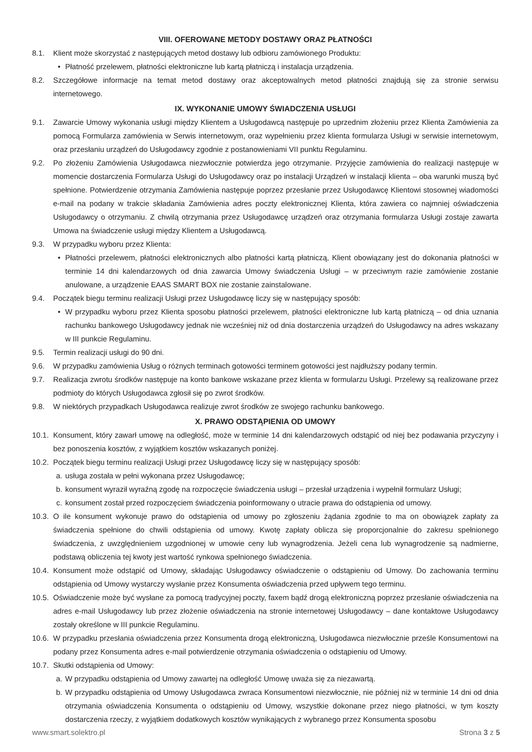VIII. OFEROWANE METODY DOSTAWY ORAZ PŁATNOŚCI
8.1. Klient może skorzystać z następujących metod dostawy lub odbioru zamówionego Produktu:
• Płatność przelewem, płatności elektroniczne lub kartą płatniczą i instalacja urządzenia.
8.2. Szczegółowe informacje na temat metod dostawy oraz akceptowalnych metod płatności znajdują się za stronie serwisu internetowego.
IX. WYKONANIE UMOWY ŚWIADCZENIA USŁUGI
9.1. Zawarcie Umowy wykonania usługi między Klientem a Usługodawcą następuje po uprzednim złożeniu przez Klienta Zamówienia za pomocą Formularza zamówienia w Serwis internetowym, oraz wypełnieniu przez klienta formularza Usługi w serwisie internetowym, oraz przesłaniu urządzeń do Usługodawcy zgodnie z postanowieniami VII punktu Regulaminu.
9.2. Po złożeniu Zamówienia Usługodawca niezwłocznie potwierdza jego otrzymanie. Przyjęcie zamówienia do realizacji następuje w momencie dostarczenia Formularza Usługi do Usługodawcy oraz po instalacji Urządzeń w instalacji klienta – oba warunki muszą być spełnione. Potwierdzenie otrzymania Zamówienia następuje poprzez przesłanie przez Usługodawcę Klientowi stosownej wiadomości e-mail na podany w trakcie składania Zamówienia adres poczty elektronicznej Klienta, która zawiera co najmniej oświadczenia Usługodawcy o otrzymaniu. Z chwilą otrzymania przez Usługodawcę urządzeń oraz otrzymania formularza Usługi zostaje zawarta Umowa na świadczenie usługi między Klientem a Usługodawcą.
9.3. W przypadku wyboru przez Klienta:
• Płatności przelewem, płatności elektronicznych albo płatności kartą płatniczą, Klient obowiązany jest do dokonania płatności w terminie 14 dni kalendarzowych od dnia zawarcia Umowy świadczenia Usługi – w przeciwnym razie zamówienie zostanie anulowane, a urządzenie EAAS SMART BOX nie zostanie zainstalowane.
9.4. Początek biegu terminu realizacji Usługi przez Usługodawcę liczy się w następujący sposób:
• W przypadku wyboru przez Klienta sposobu płatności przelewem, płatności elektroniczne lub kartą płatniczą – od dnia uznania rachunku bankowego Usługodawcy jednak nie wcześniej niż od dnia dostarczenia urządzeń do Usługodawcy na adres wskazany w III punkcie Regulaminu.
9.5. Termin realizacji usługi do 90 dni.
9.6. W przypadku zamówienia Usług o różnych terminach gotowości terminem gotowości jest najdłuższy podany termin.
9.7. Realizacja zwrotu środków następuje na konto bankowe wskazane przez klienta w formularzu Usługi. Przelewy są realizowane przez podmioty do których Usługodawca zgłosił się po zwrot środków.
9.8. W niektórych przypadkach Usługodawca realizuje zwrot środków ze swojego rachunku bankowego.
X. PRAWO ODSTĄPIENIA OD UMOWY
10.1. Konsument, który zawarł umowę na odległość, może w terminie 14 dni kalendarzowych odstąpić od niej bez podawania przyczyny i bez ponoszenia kosztów, z wyjątkiem kosztów wskazanych poniżej.
10.2. Początek biegu terminu realizacji Usługi przez Usługodawcę liczy się w następujący sposób:
a. usługa została w pełni wykonana przez Usługodawcę;
b. konsument wyraził wyraźną zgodę na rozpoczęcie świadczenia usługi – przesłał urządzenia i wypełnił formularz Usługi;
c. konsument został przed rozpoczęciem świadczenia poinformowany o utracie prawa do odstąpienia od umowy.
10.3. O ile konsument wykonuje prawo do odstąpienia od umowy po zgłoszeniu żądania zgodnie to ma on obowiązek zapłaty za świadczenia spełnione do chwili odstąpienia od umowy. Kwotę zapłaty oblicza się proporcjonalnie do zakresu spełnionego świadczenia, z uwzględnieniem uzgodnionej w umowie ceny lub wynagrodzenia. Jeżeli cena lub wynagrodzenie są nadmierne, podstawą obliczenia tej kwoty jest wartość rynkowa spełnionego świadczenia.
10.4. Konsument może odstąpić od Umowy, składając Usługodawcy oświadczenie o odstąpieniu od Umowy. Do zachowania terminu odstąpienia od Umowy wystarczy wysłanie przez Konsumenta oświadczenia przed upływem tego terminu.
10.5. Oświadczenie może być wysłane za pomocą tradycyjnej poczty, faxem bądź drogą elektroniczną poprzez przesłanie oświadczenia na adres e-mail Usługodawcy lub przez złożenie oświadczenia na stronie internetowej Usługodawcy – dane kontaktowe Usługodawcy zostały określone w III punkcie Regulaminu.
10.6. W przypadku przesłania oświadczenia przez Konsumenta drogą elektroniczną, Usługodawca niezwłocznie prześle Konsumentowi na podany przez Konsumenta adres e-mail potwierdzenie otrzymania oświadczenia o odstąpieniu od Umowy.
10.7. Skutki odstąpienia od Umowy:
a. W przypadku odstąpienia od Umowy zawartej na odległość Umowę uważa się za niezawartą.
b. W przypadku odstąpienia od Umowy Usługodawca zwraca Konsumentowi niezwłocznie, nie później niż w terminie 14 dni od dnia otrzymania oświadczenia Konsumenta o odstąpieniu od Umowy, wszystkie dokonane przez niego płatności, w tym koszty dostarczenia rzeczy, z wyjątkiem dodatkowych kosztów wynikających z wybranego przez Konsumenta sposobu
www.smart.solektro.pl Strona 3 z 5